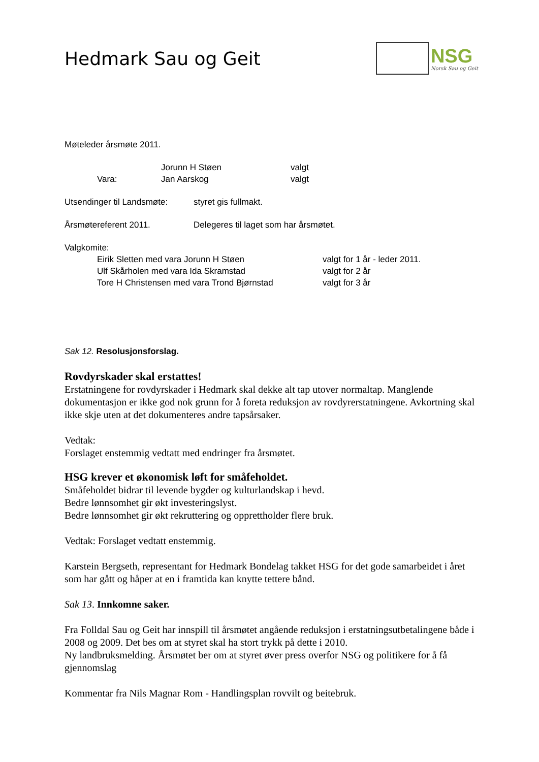Hedmark Sau og Geit
NSG
Norsk Sau og Geit
Møteleder årsmøte 2011.
Jorunn H Støen valgt
Vara: Jan Aarskog valgt
Utsendinger til Landsmøte: styret gis fullmakt.
Årsmøtereferent 2011. Delegeres til laget som har årsmøtet.
Valgkomite:
Eirik Sletten med vara Jorunn H Støen valgt for 1 år - leder 2011.
Ulf Skårholen med vara Ida Skramstad valgt for 2 år
Tore H Christensen med vara Trond Bjørnstad valgt for 3 år
Sak 12. Resolusjonsforslag.
Rovdyrskader skal erstattes!
Erstatningene for rovdyrskader i Hedmark skal dekke alt tap utover normaltap. Manglende dokumentasjon er ikke god nok grunn for å foreta reduksjon av rovdyrerstatningene. Avkortning skal ikke skje uten at det dokumenteres andre tapsårsaker.
Vedtak:
Forslaget enstemmig vedtatt med endringer fra årsmøtet.
HSG krever et økonomisk løft for småfeholdet.
Småfeholdet bidrar til levende bygder og kulturlandskap i hevd.
Bedre lønnsomhet gir økt investeringslyst.
Bedre lønnsomhet gir økt rekruttering og opprettholder flere bruk.
Vedtak: Forslaget vedtatt enstemmig.
Karstein Bergseth, representant for Hedmark Bondelag takket HSG for det gode samarbeidet i året som har gått og håper at en i framtida kan knytte tettere bånd.
Sak 13. Innkomne saker.
Fra Folldal Sau og Geit har innspill til årsmøtet angående reduksjon i erstatningsutbetalingene både i 2008 og 2009. Det bes om at styret skal ha stort trykk på dette i 2010.
Ny landbruksmelding. Årsmøtet ber om at styret øver press overfor NSG og politikere for å få gjennomslag
Kommentar fra Nils Magnar Rom - Handlingsplan rovvilt og beitebruk.